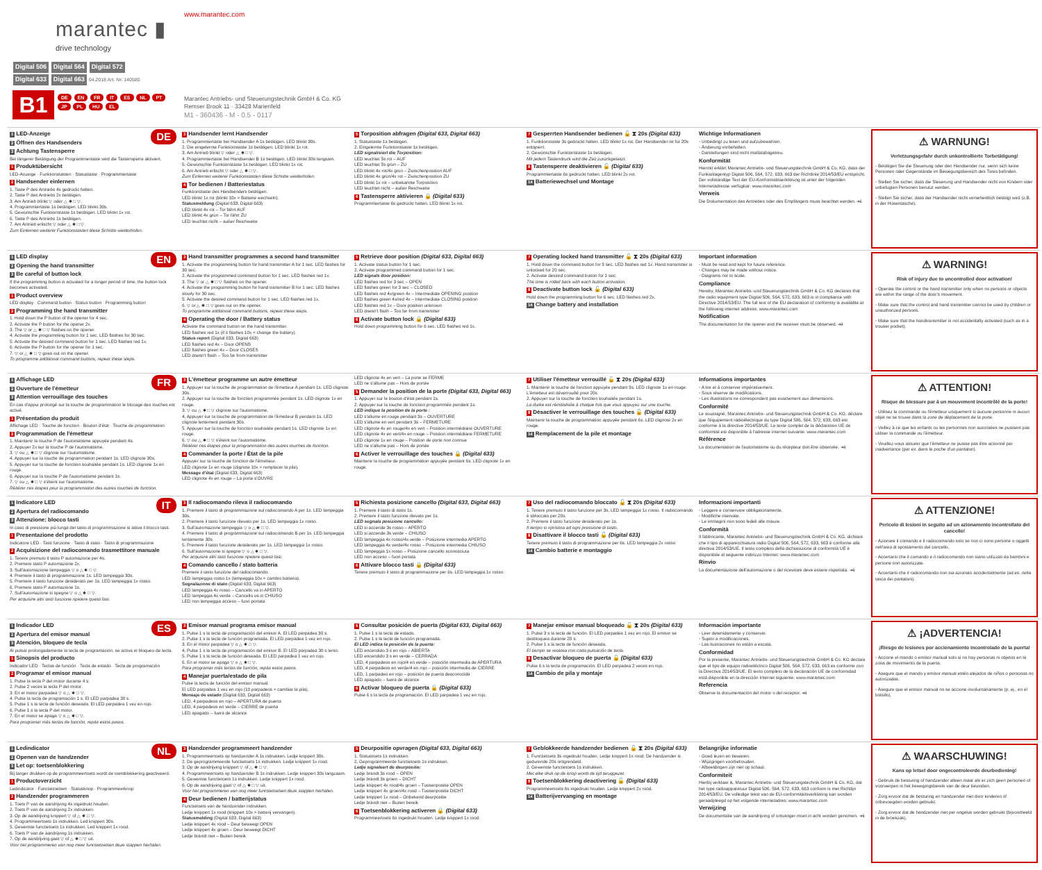marantec ▮
drive technology
www.marantec.com
Digital 506 Digital 564 Digital 572 Digital 633 Digital 663 04.2018 Art. Nr. 140580
B1 DE EN FR IT ES NL PT JP PL HU EL
Marantec Antriebs- und Steuerungstechnik GmbH & Co. KG
Remser Brook 11 · 33428 Marienfeld
M1 - 360436 - M - 0.5 - 0117
DE
1 LED-Anzeige
2 Öffnen des Handsenders
3 Achtung Tastensperre
Bei längerer Betätigung der Programmiertaste wird die Tastensperre aktiviert.
1 Produktübersicht
LED-Anzeige · Funktionstasten · Statustaste · Programmiertaste
2 Handsender einlernen
1. Taste P des Antriebs 4s gedrückt halten.
2. Taste P des Antriebs 2x betätigen.
3. Am Antrieb blinkt ▽ oder △ ✱ □ ▽.
4. Programmiertaste 1s betätigen. LED blinkt 30s.
5. Gewünschte Funktionstaste 1s betätigen. LED blinkt 1x rot.
6. Taste P des Antriebs 1s betätigen.
7. Am Antrieb erlischt ▽ oder △ ✱ □ ▽.
Zum Einlernen weiterer Funktionstasten diese Schritte wiederholen.
3 Handsender lernt Handsender
1. Programmiertaste bei Handsender A 1s betätigen. LED blinkt 30s.
2. Die eingelernte Funktionstaste 1s betätigen. LED blinkt 1x rot.
3. Am Antrieb blinkt ▽ oder △ ✱ □ ▽.
4. Programmiertaste bei Handsender B 1s betätigen. LED blinkt 30s langsam.
5. Gewünschte Funktionstaste 1s betätigen. LED blinkt 1x rot.
6. Am Antrieb erlischt ▽ oder △ ✱ □ ▽.
Zum Einlernen weiterer Funktionstasten diese Schritte wiederholen.
4 Tor bedienen / Batteriestatus
Funktionstaste des Handsenders betätigen.
LED blinkt 1x rot (blinkt 10x = Batterie wechseln).
Statusmeldung (Digital 633, Digital 663)
LED blinkt 4x rot – Tor fährt AUF
LED blinkt 4x grün – Tor fährt ZU
LED leuchtet nicht – außer Reichweite
5 Torposition abfragen (Digital 633, Digital 663)
1. Statustaste 1s betätigen.
2. Eingelernte Funktionstaste 1s betätigen.
LED signalisiert die Torposition:
LED leuchtet 3s rot – AUF
LED leuchtet 3s grün – ZU
LED blinkt 4x rot/4x grün – Zwischenposition AUF
LED blinkt 4x grün/4x rot – Zwischenposition ZU
LED blinkt 1x rot – unbekannte Torposition
LED leuchtet nicht – außer Reichweite
6 Tastensperre aktivieren 🔒 (Digital 633)
Programmiertaste 6s gedrückt halten. LED blinkt 1x rot.
7 Gesperrten Handsender bedienen 🔓 ⧗ 20s (Digital 633)
1. Funktionstaste 3s gedrückt halten. LED blinkt 1x rot. Der Handsender ist für 20s entsperrt.
2. Gewünschte Funktionstaste 1s betätigen.
Mit jedem Tastendruck wird die Zeit zurückgesetzt.
8 Tastensperre deaktivieren 🔓 (Digital 633)
Programmiertaste 6s gedrückt halten. LED blinkt 2x rot.
14 Batteriewechsel und Montage
Wichtige Informationen
◦ Unbedingt zu lesen und aufzubewahren.
◦ Änderung vorbehalten.
◦ Darstellungen sind nicht maßstabsgetreu.
Konformität
Hiermit erklärt Marantec Antriebs- und Steuerungstechnik GmbH & Co. KG, dass der Funkanlagentyp Digital 506, 564, 572, 633, 663 der Richtlinie 2014/53/EU entspricht. Der vollständige Text der EU-Konformitätserklärung ist unter der folgenden Internetadresse verfügbar: www.marantec.com
Verweis
Die Dokumentation des Antriebes oder des Empfängers muss beachtet werden. ➜ℹ
⚠ WARNUNG!
Verletzungsgefahr durch unkontrollierte Torbetätigung!
◦ Betätigen Sie die Steuerung oder den Handsender nur, wenn sich keine Personen oder Gegenstände im Bewegungsbereich des Tores befinden.
◦ Stellen Sie sicher, dass die Steuerung und Handsender nicht von Kindern oder unbefugten Personen benutzt werden.
◦ Stellen Sie sicher, dass der Handsender nicht versehentlich betätigt wird (z.B. in der Hosentasche).
EN
1 LED display
2 Opening the hand transmitter
3 Be careful of button lock
If the programming button is actuated for a longer period of time, the button lock becomes activated.
1 Product overview
LED display · Command button · Status button · Programming button
2 Programming the hand transmitter
1. Hold down the P button of the opener for 4 sec.
2. Activate the P button for the opener 2x.
3. The ▽ or △ ✱ □ ▽ flashes on the opener.
4. Activate the programming button for 1 sec. LED flashes for 30 sec.
5. Activate the desired command button for 1 sec. LED flashes red 1x.
6. Activate the P button for the opener for 1 sec.
7. ▽ or △ ✱ □ ▽ goes out on the opener.
To programme additional command buttons, repeat these steps.
3 Hand transmitter programmes a second hand transmitter
1. Activate the programming button for hand transmitter A for 1 sec. LED flashes for 30 sec.
2. Activate the programmed command button for 1 sec. LED flashes red 1x.
3. The ▽ or △ ✱ □ ▽ flashes on the opener.
4. Activate the programming button for hand transmitter B for 1 sec. LED flashes slowly for 30 sec.
5. Activate the desired command button for 1 sec. LED flashes red 1x.
6. ▽ or △ ✱ □ ▽ goes out on the opener.
To programme additional command buttons, repeat these steps.
4 Operating the door / Battery status
Activate the command button on the hand transmitter.
LED flashes red 1x (if it flashes 10x = change the battery).
Status report (Digital 633, Digital 663)
LED flashes red 4x – Door OPENS
LED flashes green 4x – Door CLOSES
LED doesn't flash – Too far from transmitter
5 Retrieve door position (Digital 633, Digital 663)
1. Activate status button for 1 sec.
2. Activate programmed command button for 1 sec.
LED signals door position:
LED flashes red for 3 sec – OPEN
LED flashes green for 3 sec – CLOSED
LED flashes red 4x/green 4x – Intermediate OPENING position
LED flashes green 4x/red 4x – Intermediate CLOSING position
LED flashes red 1x – Door position unknown
LED doesn't flash – Too far from transmitter
6 Activate button lock 🔒 (Digital 633)
Hold down programming button for 6 sec. LED flashes red 1x.
7 Operating locked hand transmitter 🔓 ⧗ 20s (Digital 633)
1. Hold down the command button for 3 sec. LED flashes red 1x. Hand transmitter is unlocked for 20 sec.
2. Activate desired command button for 1 sec.
The time is rolled back with each button activation.
8 Deactivate button lock 🔓 (Digital 633)
Hold down the programming button for 6 sec. LED flashes red 2x.
14 Change battery and installation
Important information
◦ Must be read and kept for future reference.
◦ Changes may be made without notice.
◦ Diagrams not to scale.
Compliance
Hereby, Marantec Antriebs- und Steuerungstechnik GmbH & Co. KG declares that the radio equipment type Digital 506, 564, 572, 633, 663 is in compliance with Directive 2014/53/EU. The full text of the EU declaration of conformity is available at the following internet address: www.marantec.com
Notification
The documentation for the opener and the receiver must be observed. ➜ℹ
⚠ WARNING!
Risk of injury due to uncontrolled door activation!
◦ Operate the control or the hand transmitter only when no persons or objects are within the range of the door's movement.
◦ Make sure that the control and hand transmitter cannot be used by children or unauthorized persons.
◦ Make sure that the handtransmitter is not accidentally activated (such as in a trouser pocket).
FR
1 Affichage LED
2 Ouverture de l'émetteur
3 Attention verrouillage des touches
En cas d'appui prolongé sur la touche de programmation le blocage des touches est activé.
1 Présentation du produit
Affichage LED · Touche de fonction · Bouton d'état · Touche de programmation
2 Programmation de l'émetteur
1. Maintenir la touche P de l'automatisme appuyée pendant 4s.
2. Appuyer 2x sur la touche P de l'automatisme.
3. ▽ ou △ ✱ □ ▽ clignote sur l'automatisme.
4. Appuyer sur la touche de programmation pendant 1s. LED clignote 30s.
5. Appuyer sur la touche de fonction souhaitée pendant 1s. LED clignote 1x en rouge.
6. Appuyer sur la touche P de l'automatisme pendant 1s.
7. ▽ ou △ ✱ □ ▽ s'éteint sur l'automatisme.
Réitérer ces étapes pour la programmation des autres touches de fonction.
3 L'émetteur programme un autre émetteur
1. Appuyer sur la touche de programmation de l'émetteur A pendant 1s. LED clignote 30s.
2. Appuyer sur la touche de fonction programmée pendant 1s. LED clignote 1x en rouge.
3. ▽ ou △ ✱ □ ▽ clignote sur l'automatisme.
4. Appuyer sur la touche de programmation de l'émetteur B pendant 1s. LED clignote lentement pendant 30s.
5. Appuyer sur la touche de fonction souhaitée pendant 1s. LED clignote 1x en rouge.
6. ▽ ou △ ✱ □ ▽ s'éteint sur l'automatisme.
Réitérer ces étapes pour la programmation des autres touches de fonction.
4 Commander la porte / État de la pile
Appuyer sur la touche de fonction de l'émetteur.
LED clignote 1x en rouge (clignote 10x = remplacer la pile).
Message d'état (Digital 633, Digital 663)
LED clignote 4x en rouge – La porte s'OUVRE
LED clignote 4x en vert – La porte se FERME
LED ne s'allume pas – Hors de portée
5 Demander la position de la porte (Digital 633, Digital 663)
1. Appuyer sur le bouton d'état pendant 1s.
2. Appuyer sur la touche de fonction programmée pendant 1s.
LED indique la position de la porte :
LED s'allume en rouge pendant 3s – OUVERTURE
LED s'allume en vert pendant 3s – FERMETURE
LED clignote 4x en rouge/4x en vert – Position intermédiaire OUVERTURE
LED clignote 4x en vert/4x en rouge – Position intermédiaire FERMETURE
LED clignote 1x en rouge – Position de porte non connue
LED ne s'allume pas – Hors de portée
6 Activer le verrouillage des touches 🔒 (Digital 633)
Maintenir la touche de programmation appuyée pendant 6s. LED clignote 1x en rouge.
7 Utiliser l'émetteur verrouillé 🔓 ⧗ 20s (Digital 633)
1. Maintenir la touche de fonction appuyée pendant 3s. LED clignote 1x en rouge. L'émetteur est déverrouillé pour 20s.
2. Appuyer sur la touche de fonction souhaitée pendant 1s.
La durée est réinitialisée à chaque fois que vous appuyez sur une touche.
8 Désactiver le verrouillage des touches 🔓 (Digital 633)
Maintenir la touche de programmation appuyée pendant 6s. LED clignote 2x en rouge.
14 Remplacement de la pile et montage
Informations importantes
◦ A lire et à conserver impérativement.
◦ Sous réserve de modifications.
◦ Les illustrations ne correspondent pas exactement aux dimensions.
Conformité
Le soussigné, Marantec Antriebs- und Steuerungstechnik GmbH & Co. KG, déclare que l'équipement radioélectrique du type Digital 506, 564, 572, 633, 663 est conforme à la directive 2014/53/UE. Le texte complet de la déclaration UE de conformité est disponible à l'adresse internet suivante: www.marantec.com
Référence
La documentation de l'automatisme ou du récepteur doit être observée. ➜ℹ
⚠ ATTENTION!
Risque de blessure par à un mouvement incontrôlé de la porte!
◦ Utilisez la commande ou l'émetteur uniquement si aucune personne ni aucun objet ne se trouve dans la zone de déplacement de la porte.
◦ Veillez à ce que les enfants ou les personnes non autorisées ne puissent pas utiliser la commande ou l'émetteur.
◦ Veuillez-vous assurer que l'émetteur ne puisse pas être actionné par inadvertance (par ex. dans la poche d'un pantalon).
IT
1 Indicatore LED
2 Apertura del radiocomando
3 Attenzione: blocco tasti
In caso di pressione più lunga del tasto di programmazione si attiva il blocco tasti.
1 Presentazione del prodotto
Indicatore LED · Tasti funzione · Tasto di stato · Tasto di programmazione
2 Acquisizione del radiocomando trasmettitore manuale
1. Tenere premuto il tasto P automazione per 4s.
2. Premere tasto P automazione 2x.
3. Sull'automazione lampeggia ▽ o △ ✱ □ ▽.
4. Premere il tasto di programmazione 1s. LED lampeggia 30s.
5. Premere il tasto funzione desiderato per 1s. LED lampeggia 1x rosso.
6. Premere tasto P automazione 1s.
7. Sull'automazione si spegne ▽ o △ ✱ □ ▽.
Per acquisire altri tasti funzione ripetere questi fasi.
3 Il radiocomando rileva il radiocomando
1. Premere il tasto di programmazione sul radiocomando A per 1s. LED lampeggia 30s.
2. Premere il tasto funzione rilevato per 1s. LED lampeggia 1x rosso.
3. Sull'automazione lampeggia ▽ o △ ✱ □ ▽.
4. Premere il tasto di programmazione sul radiocomando B per 1s. LED lampeggia lentamente 30s.
5. Premere il tasto funzione desiderato per 1s. LED lampeggia 1x rosso.
6. Sull'automazione si spegne ▽ o △ ✱ □ ▽.
Per acquisire altri tasti funzione ripetere questi fasi.
4 Comando cancello / stato batteria
Premere il tasto funzione del radiocomando.
LED lampeggia rosso 1x (lampeggia 10x = cambio batteria).
Segnalazione di stato (Digital 633, Digital 663)
LED lampeggia 4x rosso – Cancello va in APERTO
LED lampeggia 4x verde – Cancello va in CHIUSO
LED non lampeggia acceso – fuori portata
5 Richiesta posizione cancello (Digital 633, Digital 663)
1. Premere il tasto di stato 1s.
2. Premere il tasto funzione rilevato per 1s.
LED segnala posizione cancello:
LED si accende 3s rosso – APERTO
LED si accende 3s verde – CHIUSO
LED lampeggia 4x rosso/4x verde – Posizione intermedia APERTO
LED lampeggia 4x verde/4x rosso – Posizione intermedia CHIUSO
LED lampeggia 1x rosso – Posizione cancello sconosciuta
LED non acceso – fuori portata
6 Attivare blocco tasti 🔒 (Digital 633)
Tenere premuto il tasto di programmazione per 6s. LED lampeggia 1x rosso.
7 Uso del radiocomando bloccato 🔓 ⧗ 20s (Digital 633)
1. Tenere premuto il tasto funzione per 3s. LED lampeggia 1x rosso. Il radiocomando è sbloccato per 20s.
2. Premere il tasto funzione desiderato per 1s.
Il tempo si ripristina ad ogni pressione di tasto.
8 Disattivare il blocco tasti 🔓 (Digital 633)
Tenere premuto il tasto di programmazione per 6s. LED lampeggia 2x rosso
14 Cambio batterie e montaggio
Informazioni importanti
◦ Leggere e conservare obbligatoriamente.
◦ Modifiche riservate.
◦ Le immagini non sono fedeli alle misure.
Conformità
Il fabbricante, Marantec Antriebs- und Steuerungstechnik GmbH & Co. KG, dichiara che il tipo di apparecchiatura radio Digital 506, 564, 572, 633, 663 è conforme alla direttiva 2014/53/UE. Il testo completo della dichiarazione di conformità UE è disponibile al seguente indirizzo Internet: www.marantec.com
Rinvio
La documentazione dell'automazione o del ricevitore deve essere rispettata. ➜ℹ
⚠ ATTENZIONE!
Pericolo di lesioni in seguito ad un azionamento incontrollato del cancello!
◦ Azionare il comando e il radiocomando solo se non ci sono persone o oggetti nell'area di spostamento del cancello.
◦ Accertarsi che il comando e il radiocomando non siano utilizzati da bambini e persone non autorizzate.
◦ Accertarsi che il radiocomando non sia azionato accidentalmente (ad es. nella tasca dei pantaloni).
ES
1 Indicador LED
2 Apertura del emisor manual
3 Atención, bloqueo de tecla
Al pulsar prolongadamente la tecla de programación, se activa el bloqueo de tecla.
1 Sinopsis del producto
Indicador LED · Teclas de función · Tecla de estado · Tecla de programación
2 Programar el emisor manual
1. Pulse la tecla P del motor durante 4 s.
2. Pulse 2 veces la tecla P del motor.
3. En el motor parpadea ▽ o △ ✱ □ ▽.
4. Pulse la tecla de programación 1 s. El LED parpadea 30 s.
5. Pulse 1 s la tecla de función deseada. El LED parpadea 1 vez en rojo.
6. Pulse 1 s la tecla P del motor.
7. En el motor se apaga ▽ o △ ✱ □ ▽.
Para programar más teclas de función, repita estos pasos.
3 Emisor manual programa emisor manual
1. Pulse 1 s la tecla de programación del emisor A. El LED parpadea 30 s.
2. Pulse 1 s la tecla de función programada. El LED parpadea 1 vez en rojo.
3. En el motor parpadea ▽ o △ ✱ □ ▽.
4. Pulse 1 s la tecla de programación del emisor B. El LED parpadea 30 s lento.
5. Pulse 1 s la tecla de función deseada. El LED parpadea 1 vez en rojo.
6. En el motor se apaga ▽ o △ ✱ □ ▽.
Para programar más teclas de función, repita estos pasos.
4 Manejar puerta/estado de pila
Pulse la tecla de función del emisor manual.
El LED parpadea 1 vez en rojo (10 parpadeos = cambiar la pila).
Mensaje de estado (Digital 633, Digital 663)
LED, 4 parpadeos en rojo – APERTURA de puerta
LED, 4 parpadeos en verde – CIERRE de puerta
LED apagado – fuera de alcance
5 Consultar posición de puerta (Digital 633, Digital 663)
1. Pulse 1 s la tecla de estado.
2. Pulse 1 s la tecla de función programada.
El LED indica la posición de la puerta:
LED encendido 3 s en rojo – ABIERTA
LED encendido 3 s en verde – CERRADA
LED, 4 parpadeos en rojo/4 en verde – posición intermedia de APERTURA
LED, 4 parpadeos en verde/4 en rojo – posición intermedia de CIERRE
LED, 1 parpadeo en rojo – posición de puerta desconocida
LED apagado – fuera de alcance
6 Activar bloqueo de puerta 🔒 (Digital 633)
Pulse 6 s la tecla de programación. El LED parpadea 1 vez en rojo.
7 Manejar emisor manual bloqueado 🔓 ⧗ 20s (Digital 633)
1. Pulse 3 s la tecla de función. El LED parpadea 1 vez en rojo. El emisor se desbloquea durante 20 s.
2. Pulse 1 s la tecla de función deseada.
El tiempo se resetea con cada pulsación de tecla.
8 Desactivar bloqueo de puerta 🔓 (Digital 633)
Pulse 6 s la tecla de programación. El LED parpadea 2 veces en rojo.
14 Cambio de pila y montaje
Información importante
◦ Leer detenidamente y conservar.
◦ Sujeto a modificaciones.
◦ Las ilustraciones no están a escala.
Conformidad
Por la presente, Marantec Antriebs- und Steuerungstechnik GmbH & Co. KG declara que el tipo de equipo radioeléctrico Digital 506, 564, 572, 633, 663 es conforme con la Directiva 2014/53/UE. El texto completo de la declaración UE de conformidad está disponible en la dirección Internet siguiente: www.marantec.com
Referencia
Observe la documentación del motor o del receptor. ➜ℹ
⚠ ¡ADVERTENCIA!
¡Riesgo de lesiones por accionamiento incontrolado de la puerta!
◦ Accione el mando o emisor manual solo si no hay personas ni objetos en la zona de movimiento de la puerta.
◦ Asegure que el mando y emisor manual estén alejados de niños o personas no autorizadas.
◦ Asegure que el emisor manual no se accione involuntariamente (p. ej., en el bolsillo).
NL
1 Ledindicator
2 Openen van de handzender
3 Let op: toetsenblokkering
Bij langer drukken op de programmeertoets wordt de toetsblokkering geactiveerd.
1 Productoverzicht
Ledindicator · Functietoetsen · Statusknop · Programmeerknop
2 Handzender programmeren
1. Toets P van de aandrijving 4s ingedrukt houden.
2. Toets P van de aandrijving 2x indrukken.
3. Op de aandrijving knippert ▽ of △ ✱ □ ▽.
4. Programmeertoets 1s indrukken. Led knippert 30s.
5. Gewenste functietoets 1s indrukken. Led knippert 1x rood.
6. Toets P van de aandrijving 1s indrukken.
7. Op de aandrijving gaat ▽ of △ ✱ □ ▽ uit.
Voor het programmeren van nog meer functietoetsen deze stappen herhalen.
3 Handzender programmeert handzender
1. Programmeertoets op handzender A 1s indrukken. Ledje knippert 30s.
2. De geprogrammeerde functietoets 1s indrukken. Ledje knippert 1x rood.
3. Op de aandrijving knippert ▽ of △ ✱ □ ▽.
4. Programmeertoets op handzender B 1s indrukken. Ledje knippert 30s langzaam.
5. Gewenste functietoets 1s indrukken. Ledje knippert 1x rood.
6. Op de aandrijving gaat ▽ of △ ✱ □ ▽ uit.
Voor het programmeren van nog meer functietoetsen deze stappen herhalen.
4 Deur bedienen / batterijstatus
Functietoets van de handzender indrukken.
Ledje knippert 1x rood (knippert 10x = batterij vervangen).
Statusmelding (Digital 633, Digital 663)
Ledje knippert 4x rood – Deur beweegt OPEN
Ledje knippert 4x groen – Deur beweegt DICHT
Ledje brandt niet – Buiten bereik
5 Deurpositie opvragen (Digital 633, Digital 663)
1. Statustoets 1s indrukken.
2. Geprogrammeerde functietoets 1s indrukken.
Ledje signaleert de deurpositie:
Ledje brandt 3s rood – OPEN
Ledje brandt 3s groen – DICHT
Ledje knippert 4x rood/4x groen – Tussenpositie OPEN
Ledje knippert 4x groen/4x rood – Tussenpositie DICHT
Ledje knippert 1x rood – Onbekend deurpositie
Ledje brandt niet – Buiten bereik
6 Toetsenblokkering activeren 🔒 (Digital 633)
Programmeertoets 6s ingedrukt houden. Ledje knippert 1x rood.
7 Geblokkeerde handzender bedienen 🔓 ⧗ 20s (Digital 633)
1. Functietoets 3s ingedrukt houden. Ledje knippert 1x rood. De handzender is gedurende 20s ontgrendeld.
2. Gewenste functietoets 1s indrukken.
Met elke druk op de knop wordt de tijd teruggezet.
8 Toetsenblokkering deactivering 🔓 (Digital 633)
Programmeertoets 6s ingedrukt houden. Ledje knippert 2x rood.
14 Batterijvervanging en montage
Belangrijke informatie
◦ Goed lezen en bewaren.
◦ Wijzigingen voorbehouden.
◦ Afbeeldingen zijn niet op schaal.
Conformiteit
Hierbij verklaar ik, Marantec Antriebs- und Steuerungstechnik GmbH & Co. KG, dat het type radioapparatuur Digital 506, 564, 572, 633, 663 conform is met Richtlijn 2014/53/EU. De volledige tekst van de EU-conformiteitsverklaring kan worden geraadpleegd op het volgende internetadres: www.marantec.com
Verwijzing
De documentatie van de aandrijving of ontvanger moet in acht worden genomen. ➜ℹ
⚠ WAARSCHUWING!
Kans op letsel door ongecontroleerde deurbediening!
◦ Gebruik de besturing of handzender alleen maar als er zich geen personen of voorwerpen in het bewegingsbereik van de deur bevinden.
◦ Zorg ervoor dat de besturing en handzender niet door kinderen of onbevoegden worden gebruikt.
◦ Zorg ervoor dat de handzender niet per ongeluk worden gebruikt (bijvoorbeeld in de broekzak).